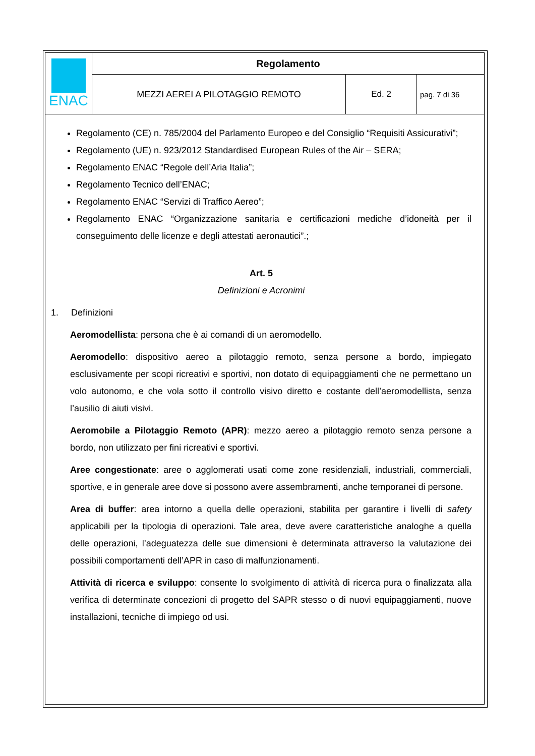| ENAC | Regolamento | | |
| | MEZZI AEREI A PILOTAGGIO REMOTO | Ed. 2 | pag. 7 di 36 |
Regolamento (CE) n. 785/2004 del Parlamento Europeo e del Consiglio “Requisiti Assicurativi”;
Regolamento (UE) n. 923/2012 Standardised European Rules of the Air – SERA;
Regolamento ENAC “Regole dell’Aria Italia”;
Regolamento Tecnico dell’ENAC;
Regolamento ENAC “Servizi di Traffico Aereo”;
Regolamento ENAC “Organizzazione sanitaria e certificazioni mediche d’idoneità per il conseguimento delle licenze e degli attestati aeronautici”.;
Art. 5
Definizioni e Acronimi
1. Definizioni
Aeromodellista: persona che è ai comandi di un aeromodello.
Aeromodello: dispositivo aereo a pilotaggio remoto, senza persone a bordo, impiegato esclusivamente per scopi ricreativi e sportivi, non dotato di equipaggiamenti che ne permettano un volo autonomo, e che vola sotto il controllo visivo diretto e costante dell’aeromodellista, senza l’ausilio di aiuti visivi.
Aeromobile a Pilotaggio Remoto (APR): mezzo aereo a pilotaggio remoto senza persone a bordo, non utilizzato per fini ricreativi e sportivi.
Aree congestionate: aree o agglomerati usati come zone residenziali, industriali, commerciali, sportive, e in generale aree dove si possono avere assembramenti, anche temporanei di persone.
Area di buffer: area intorno a quella delle operazioni, stabilita per garantire i livelli di safety applicabili per la tipologia di operazioni. Tale area, deve avere caratteristiche analoghe a quella delle operazioni, l’adeguatezza delle sue dimensioni è determinata attraverso la valutazione dei possibili comportamenti dell’APR in caso di malfunzionamenti.
Attività di ricerca e sviluppo: consente lo svolgimento di attività di ricerca pura o finalizzata alla verifica di determinate concezioni di progetto del SAPR stesso o di nuovi equipaggiamenti, nuove installazioni, tecniche di impiego od usi.